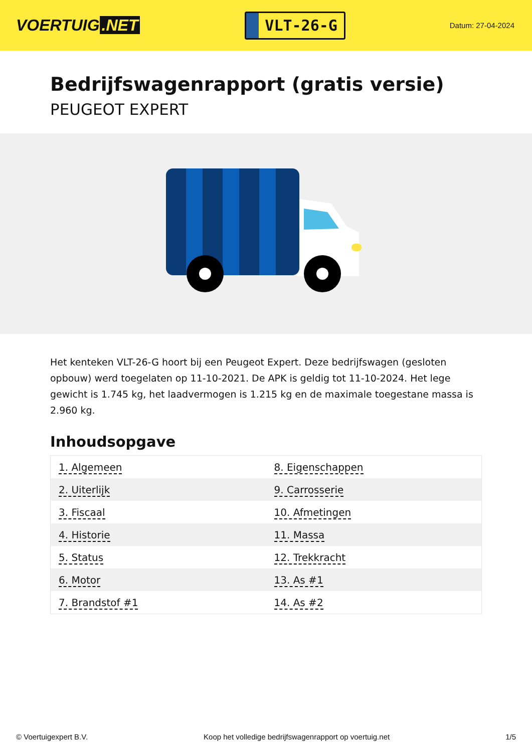VOERTUIG.NET
VLT-26-G
Datum: 27-04-2024
Bedrijfswagenrapport (gratis versie)
PEUGEOT EXPERT
Het kenteken VLT-26-G hoort bij een Peugeot Expert. Deze bedrijfswagen (gesloten opbouw) werd toegelaten op 11-10-2021. De APK is geldig tot 11-10-2024. Het lege gewicht is 1.745 kg, het laadvermogen is 1.215 kg en de maximale toegestane massa is 2.960 kg.
Inhoudsopgave
| 1. Algemeen | 8. Eigenschappen |
| 2. Uiterlijk | 9. Carrosserie |
| 3. Fiscaal | 10. Afmetingen |
| 4. Historie | 11. Massa |
| 5. Status | 12. Trekkracht |
| 6. Motor | 13. As #1 |
| 7. Brandstof #1 | 14. As #2 |
© Voertuigexpert B.V. Koop het volledige bedrijfswagenrapport op voertuig.net 1/5